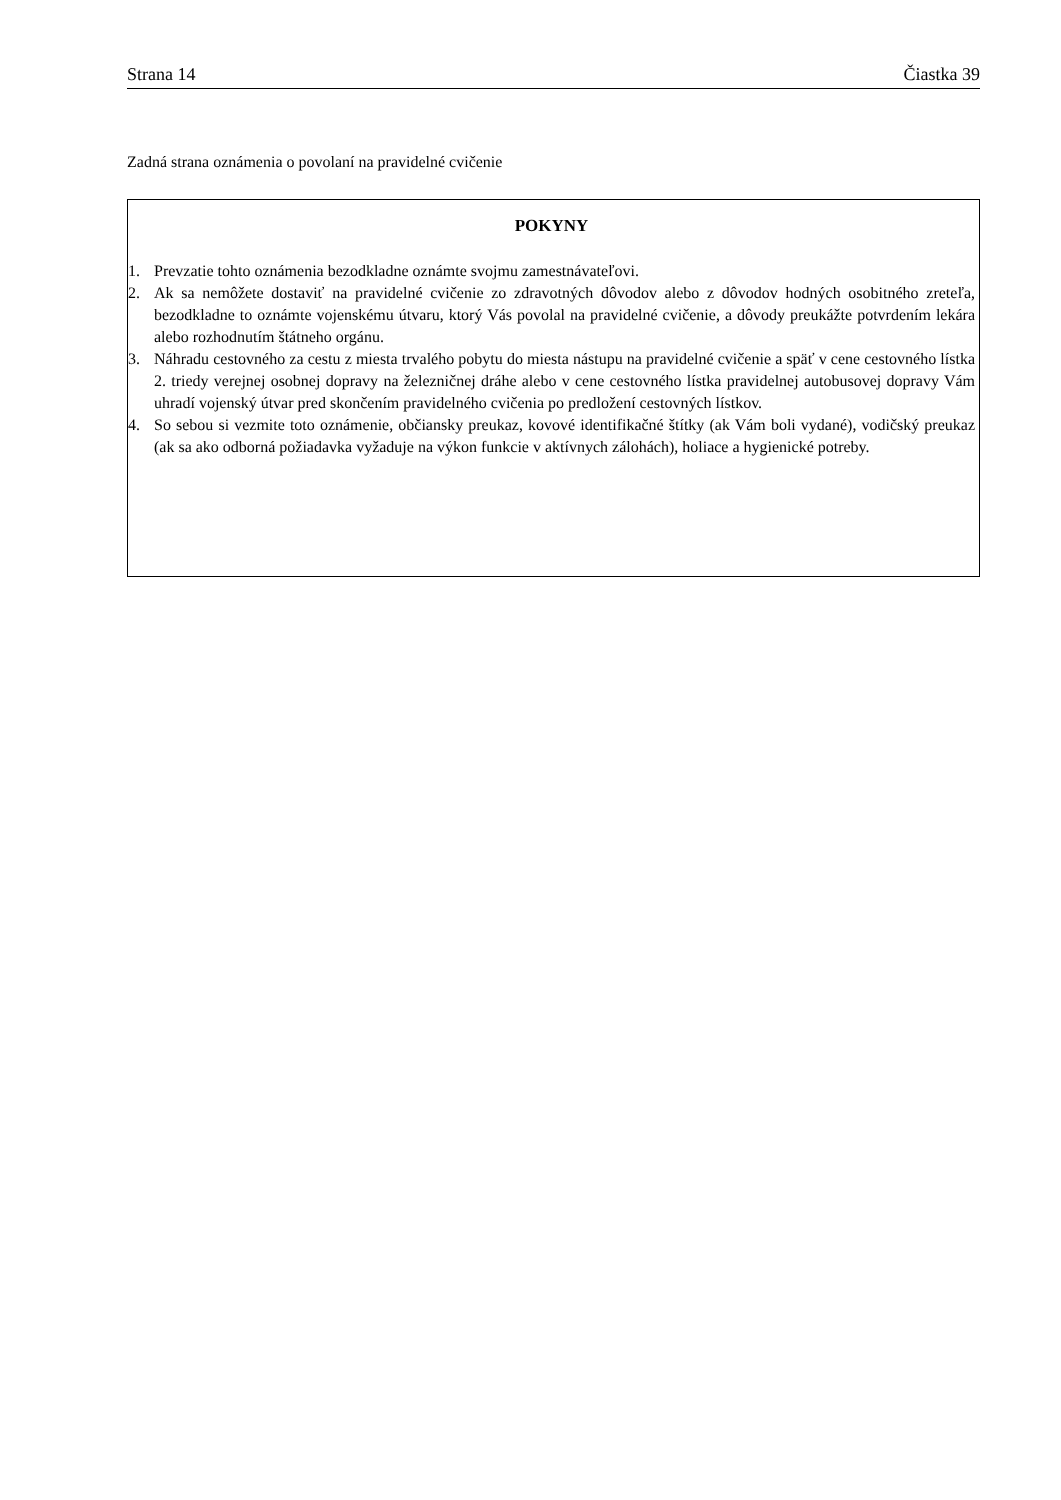Strana 14 Čiastka 39
Zadná strana oznámenia o povolaní na pravidelné cvičenie
POKYNY
1. Prevzatie tohto oznámenia bezodkladne oznámte svojmu zamestnávateľovi.
2. Ak sa nemôžete dostaviť na pravidelné cvičenie zo zdravotných dôvodov alebo z dôvodov hodných osobitného zreteľa, bezodkladne to oznámte vojenskému útvaru, ktorý Vás povolal na pravidelné cvičenie, a dôvody preukážte potvrdením lekára alebo rozhodnutím štátneho orgánu.
3. Náhradu cestovného za cestu z miesta trvalého pobytu do miesta nástupu na pravidelné cvičenie a späť v cene cestovného lístka 2. triedy verejnej osobnej dopravy na železničnej dráhe alebo v cene cestovného lístka pravidelnej autobusovej dopravy Vám uhradí vojenský útvar pred skončením pravidelného cvičenia po predložení cestovných lístkov.
4. So sebou si vezmite toto oznámenie, občiansky preukaz, kovové identifikačné štítky (ak Vám boli vydané), vodičský preukaz (ak sa ako odborná požiadavka vyžaduje na výkon funkcie v aktívnych zálohách), holiace a hygienické potreby.